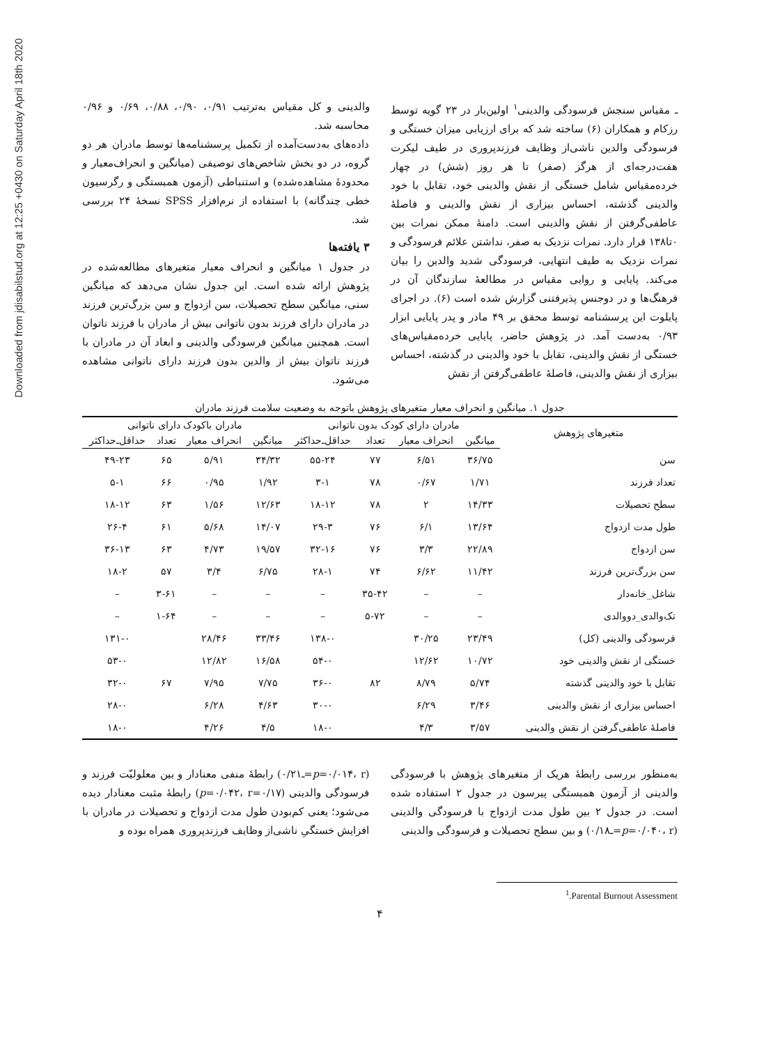Downloaded from jdisabilstud.org at 12:25 +0430 on Saturday April 18th 2020
ـ مقیاس سنجش فرسودگی والدینی<sup>۱</sup> اولین‌بار در ۲۳ گویه توسط رزکام و همکاران (۶) ساخته شد که برای ارزیابی میزان خستگی و فرسودگی والدین ناشی‌از وظایف فرزندپروری در طیف لیکرت هفت‌درجه‌ای از هرگز (صفر) تا هر روز (شش) در چهار خرده‌مقیاس شامل خستگی از نقش والدینی خود، تقابل با خود والدینی گذشته، احساس بیزاری از نقش والدینی و فاصلهٔ عاطفی‌گرفتن از نقش والدینی است. دامنهٔ ممکن نمرات بین ۰تا۱۳۸ قرار دارد. نمرات نزدیک به صفر، نداشتن علائم فرسودگی و نمرات نزدیک به طیف انتهایی، فرسودگی شدید والدین را بیان می‌کند. پایایی و روایی مقیاس در مطالعهٔ سازندگان آن در فرهنگ‌ها و در دوجنس پذیرفتنی گزارش شده است (۶). در اجرای پایلوت این پرسشنامه توسط محقق بر ۴۹ مادر و پدر پایایی ابزار ۰/۹۳ به‌دست آمد. در پژوهش حاضر، پایایی خرده‌مقیاس‌های خستگی از نقش والدینی، تقابل با خود والدینی در گذشته، احساس بیزاری از نقش والدینی، فاصلهٔ عاطفی‌گرفتن از نقش
والدینی و کل مقیاس به‌ترتیب ۰/۹۱، ۰/۹۰، ۰/۸۸، ۰/۶۹ و ۰/۹۶ محاسبه شد.
داده‌های به‌دست‌آمده از تکمیل پرسشنامه‌ها توسط مادران هر دو گروه، در دو بخش شاخص‌های توصیفی (میانگین و انحراف‌معیار و محدودهٔ مشاهده‌شده) و استنباطی (آزمون همبستگی و رگرسیون خطی چندگانه) با استفاده از نرم‌افزار SPSS نسخهٔ ۲۴ بررسی شد.
۳ یافته‌ها
در جدول ۱ میانگین و انحراف معیار متغیرهای مطالعه‌شده در پژوهش ارائه شده است. این جدول نشان می‌دهد که میانگین سنی، میانگین سطح تحصیلات، سن ازدواج و سن بزرگ‌ترین فرزند در مادران دارای فرزند بدون ناتوانی بیش از مادران با فرزند ناتوان است. همچنین میانگین فرسودگی والدینی و ابعاد آن در مادران با فرزند ناتوان بیش از والدین بدون فرزند دارای ناتوانی مشاهده می‌شود.
جدول ۱. میانگین و انحراف معیار متغیرهای پژوهش باتوجه به وضعیت سلامت فرزند مادران
| متغیرهای پژوهش | مادران دارای کودک بدون ناتوانی | | | | مادران باکودک دارای ناتوانی | | | |
| --- | --- | --- | --- | --- | --- | --- | --- | --- |
| | میانگین | انحراف معیار | تعداد | حداقل‌ـ‌حداکثر | میانگین | انحراف معیار | تعداد | حداقل‌ـ‌حداکثر |
| سن | ۳۶/۷۵ | ۶/۵۱ | ۷۷ | ۵۵-۲۴ | ۳۴/۳۲ | ۵/۹۱ | ۶۵ | ۴۹-۲۳ |
| تعداد فرزند | ۱/۷۱ | ۰/۶۷ | ۷۸ | ۳-۱ | ۱/۹۲ | ۰/۹۵ | ۶۶ | ۵-۱ |
| سطح تحصیلات | ۱۴/۳۳ | ۲ | ۷۸ | ۱۸-۱۲ | ۱۲/۶۳ | ۱/۵۶ | ۶۳ | ۱۸-۱۲ |
| طول مدت ازدواج | ۱۳/۶۴ | ۶/۱ | ۷۶ | ۲۹-۳ | ۱۴/۰۷ | ۵/۶۸ | ۶۱ | ۲۶-۴ |
| سن ازدواج | ۲۲/۸۹ | ۳/۳ | ۷۶ | ۳۲-۱۶ | ۱۹/۵۷ | ۴/۷۳ | ۶۳ | ۳۶-۱۳ |
| سن بزرگ‌ترین فرزند | ۱۱/۴۲ | ۶/۶۲ | ۷۴ | ۲۸-۱ | ۶/۷۵ | ۳/۴ | ۵۷ | ۱۸-۲ |
| شاغل_خانه‌دار | – | – | ۳۵-۴۲ | – | – | – | ۳-۶۱ | – |
| تک‌والدی_دووالدی | – | – | ۵-۷۲ | – | – | – | ۱-۶۴ | – |
| فرسودگی والدینی (کل) | ۲۳/۴۹ | ۳۰/۲۵ | | ۱۳۸-۰ | ۳۳/۴۶ | ۲۸/۴۶ | | ۱۳۱-۰ |
| خستگی از نقش والدینی خود | ۱۰/۷۲ | ۱۲/۶۲ | | ۵۴-۰ | ۱۶/۵۸ | ۱۲/۸۲ | | ۵۳-۰ |
| تقابل با خود والدینی گذشته | ۵/۷۴ | ۸/۷۹ | ۸۲ | ۳۶-۰ | ۷/۷۵ | ۷/۹۵ | ۶۷ | ۳۲-۰ |
| احساس بیزاری از نقش والدینی | ۳/۴۶ | ۶/۲۹ | | ۳۰-۰ | ۴/۶۳ | ۶/۲۸ | | ۲۸-۰ |
| فاصلهٔ عاطفی‌گرفتن از نقش والدینی | ۳/۵۷ | ۴/۳ | | ۱۸-۰ | ۴/۵ | ۴/۲۶ | | ۱۸-۰ |
به‌منظور بررسی رابطهٔ هریک از متغیرهای پژوهش با فرسودگی والدینی از آزمون همبستگی پیرسون در جدول ۲ استفاده شده است. در جدول ۲ بین طول مدت ازدواج با فرسودگی والدینی (p=۰/۰۴۰، r=ـ۰/۱۸) و بین سطح تحصیلات و فرسودگی والدینی
(p=۰/۰۱۴، r=ـ۰/۲۱) رابطهٔ منفی معنادار و بین معلولیّت فرزند و فرسودگی والدینی (p=۰/۰۴۲، r=۰/۱۷) رابطهٔ مثبت معنادار دیده می‌شود؛ یعنی کم‌بودن طول مدت ازدواج و تحصیلات در مادران با افزایش خستگیِ ناشی‌از وظایف فرزندپروری همراه بوده و
<sup>1</sup>.Parental Burnout Assessment
۴